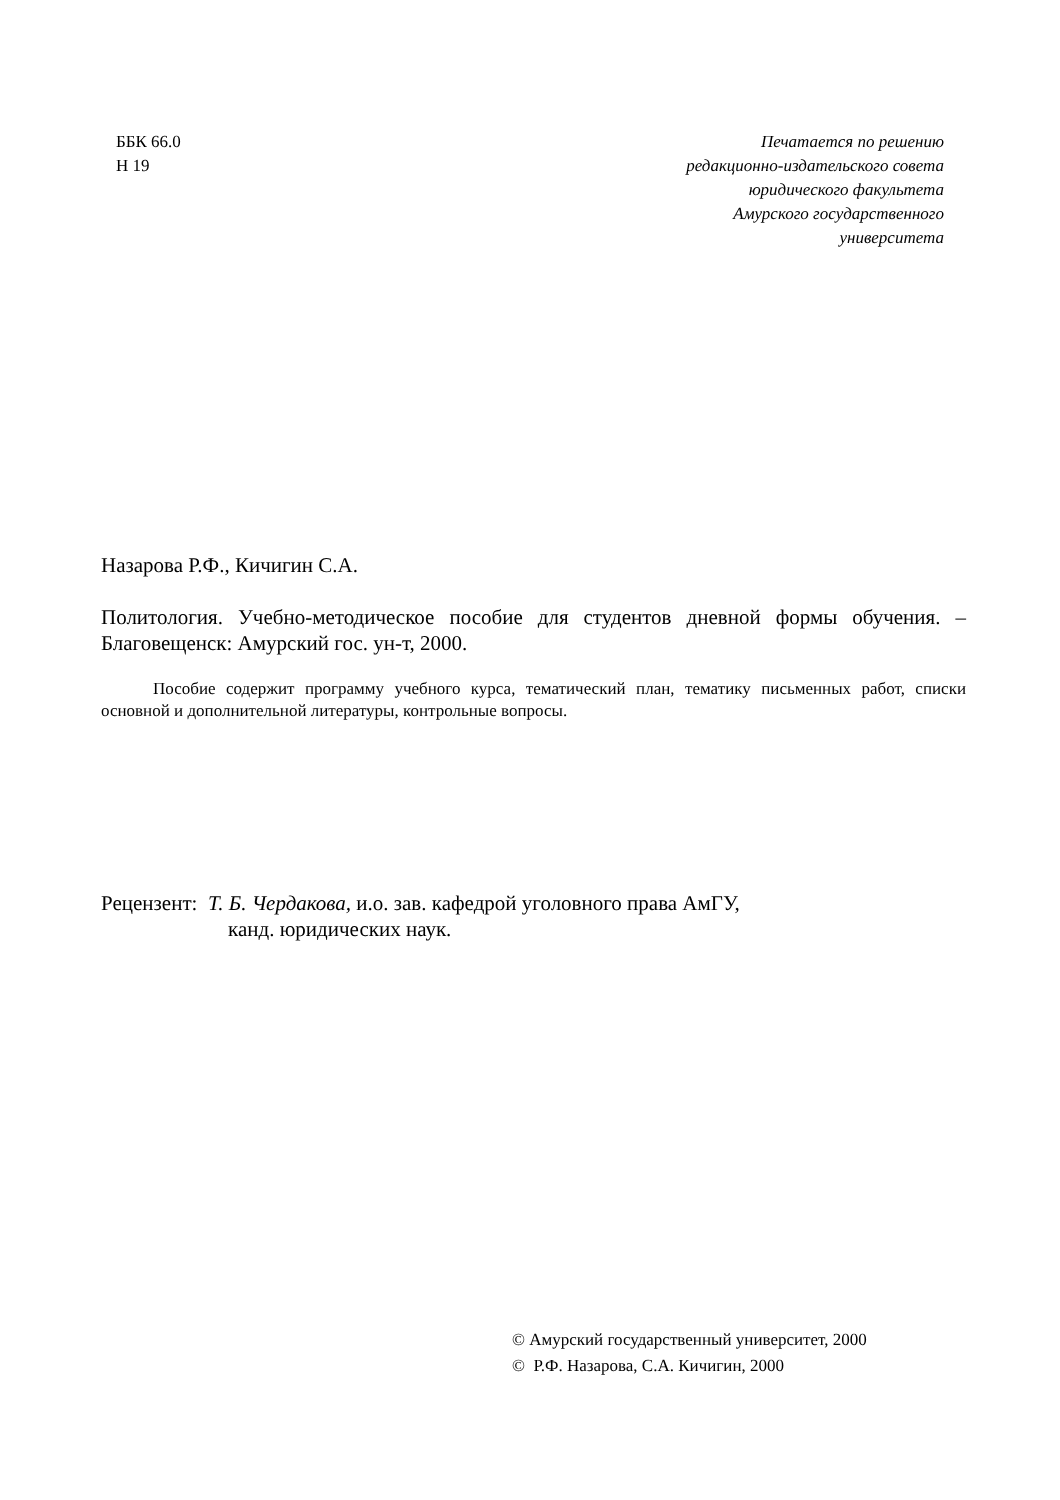ББК 66.0
Н 19
Печатается по решению
редакционно-издательского совета
юридического факультета
Амурского государственного
университета
Назарова Р.Ф., Кичигин С.А.
Политология. Учебно-методическое пособие для студентов дневной формы обучения. – Благовещенск: Амурский гос. ун-т, 2000.
Пособие содержит программу учебного курса, тематический план, тематику письменных работ, списки основной и дополнительной литературы, контрольные вопросы.
Рецензент: Т. Б. Чердакова, и.о. зав. кафедрой уголовного права АмГУ,
канд. юридических наук.
© Амурский государственный университет, 2000
© Р.Ф. Назарова, С.А. Кичигин, 2000